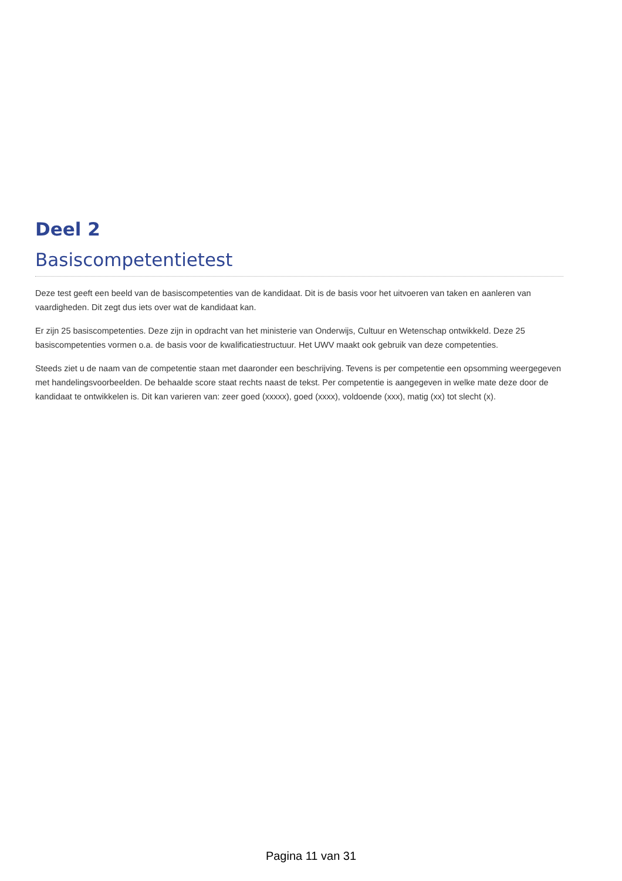Deel 2
Basiscompetentietest
Deze test geeft een beeld van de basiscompetenties van de kandidaat. Dit is de basis voor het uitvoeren van taken en aanleren van vaardigheden. Dit zegt dus iets over wat de kandidaat kan.
Er zijn 25 basiscompetenties. Deze zijn in opdracht van het ministerie van Onderwijs, Cultuur en Wetenschap ontwikkeld. Deze 25 basiscompetenties vormen o.a. de basis voor de kwalificatiestructuur. Het UWV maakt ook gebruik van deze competenties.
Steeds ziet u de naam van de competentie staan met daaronder een beschrijving. Tevens is per competentie een opsomming weergegeven met handelingsvoorbeelden. De behaalde score staat rechts naast de tekst. Per competentie is aangegeven in welke mate deze door de kandidaat te ontwikkelen is. Dit kan varieren van: zeer goed (xxxxx), goed (xxxx), voldoende (xxx), matig (xx) tot slecht (x).
Pagina 11 van 31